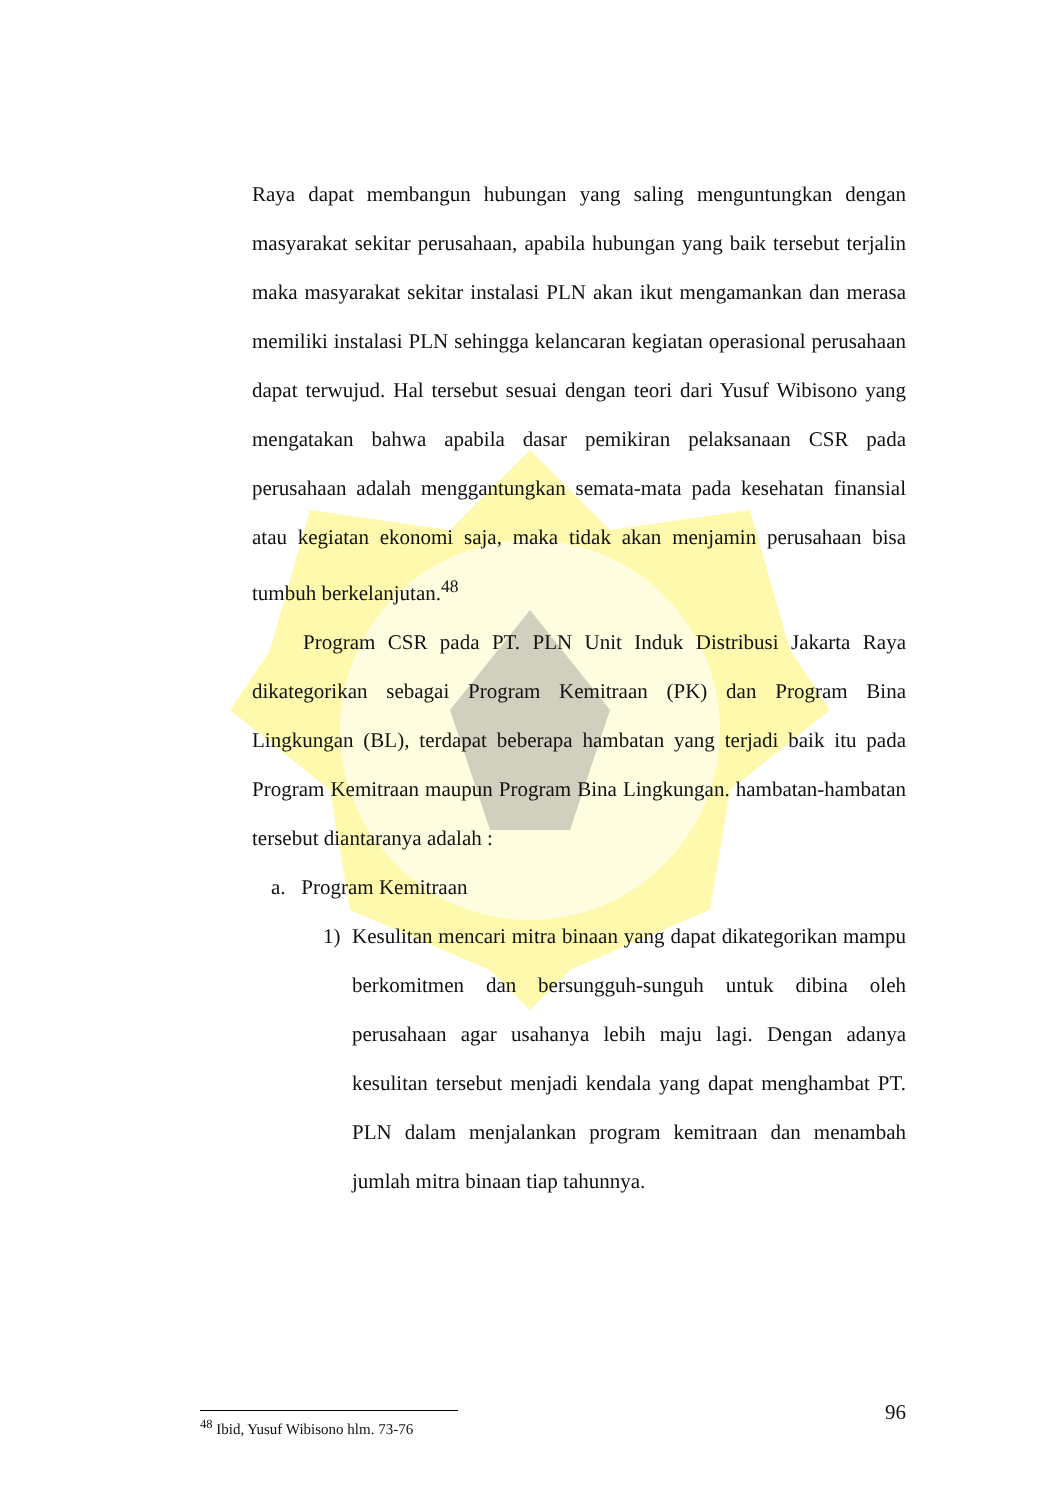Raya dapat membangun hubungan yang saling menguntungkan dengan masyarakat sekitar perusahaan, apabila hubungan yang baik tersebut terjalin maka masyarakat sekitar instalasi PLN akan ikut mengamankan dan merasa memiliki instalasi PLN sehingga kelancaran kegiatan operasional perusahaan dapat terwujud. Hal tersebut sesuai dengan teori dari Yusuf Wibisono yang mengatakan bahwa apabila dasar pemikiran pelaksanaan CSR pada perusahaan adalah menggantungkan semata-mata pada kesehatan finansial atau kegiatan ekonomi saja, maka tidak akan menjamin perusahaan bisa tumbuh berkelanjutan.<sup>48</sup>
Program CSR pada PT. PLN Unit Induk Distribusi Jakarta Raya dikategorikan sebagai Program Kemitraan (PK) dan Program Bina Lingkungan (BL), terdapat beberapa hambatan yang terjadi baik itu pada Program Kemitraan maupun Program Bina Lingkungan. hambatan-hambatan tersebut diantaranya adalah :
a. Program Kemitraan
1) Kesulitan mencari mitra binaan yang dapat dikategorikan mampu berkomitmen dan bersungguh-sunguh untuk dibina oleh perusahaan agar usahanya lebih maju lagi. Dengan adanya kesulitan tersebut menjadi kendala yang dapat menghambat PT. PLN dalam menjalankan program kemitraan dan menambah jumlah mitra binaan tiap tahunnya.
<sup>48</sup> Ibid, Yusuf Wibisono hlm. 73-76 96